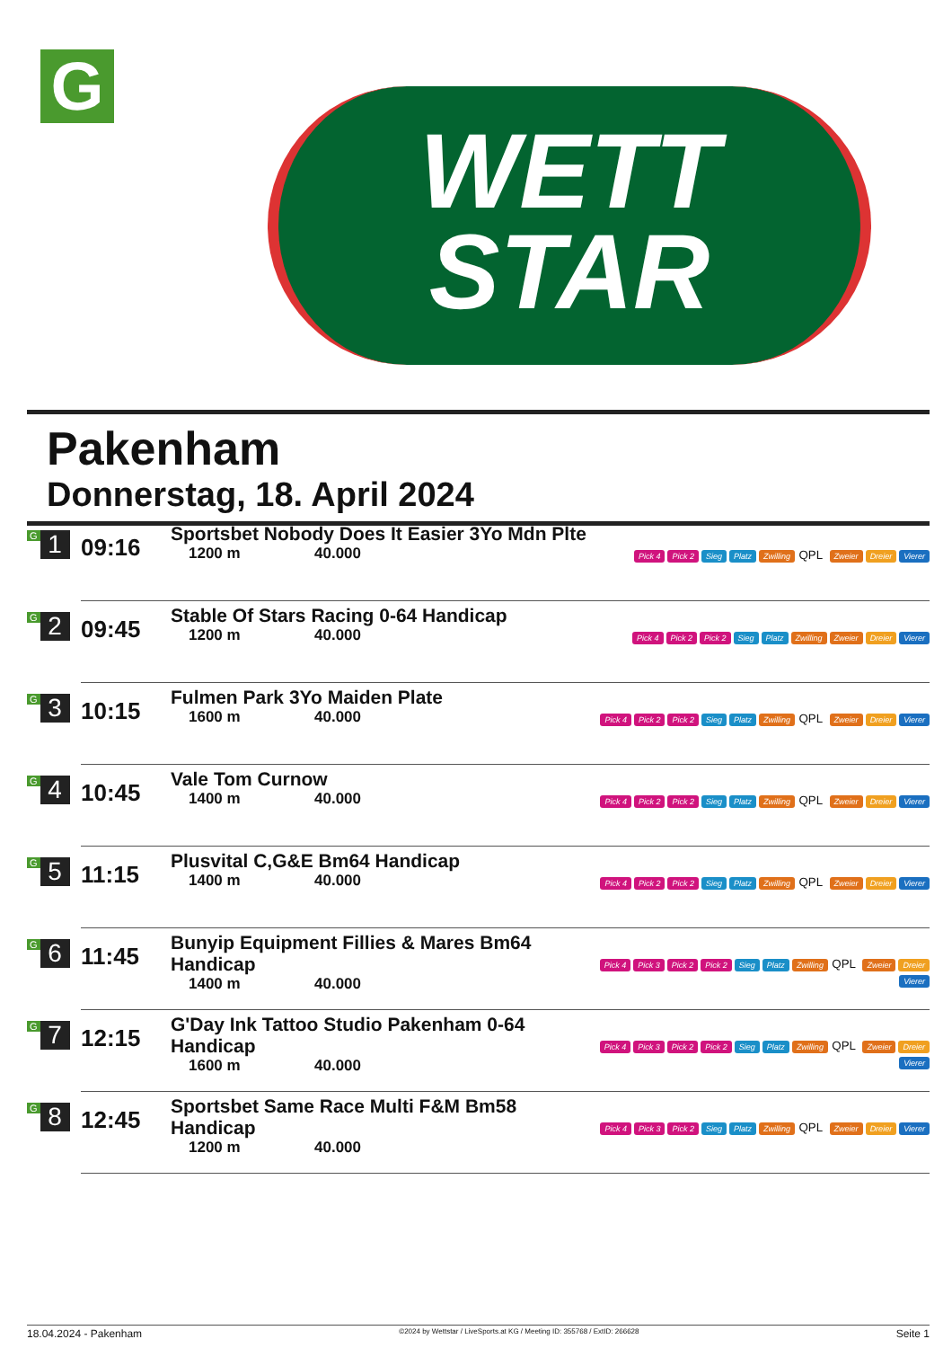G
WETT
STAR
Pakenham
Donnerstag, 18. April 2024
| G 1 | 09:16 | Sportsbet Nobody Does It Easier 3Yo Mdn Plte 1200 m 40.000 | Pick 4 Pick 2 Sieg Platz Zwilling QPL Zweier Dreier Vierer |
| G 2 | 09:45 | Stable Of Stars Racing 0-64 Handicap 1200 m 40.000 | Pick 4 Pick 2 Pick 2 Sieg Platz Zwilling Zweier Dreier Vierer |
| G 3 | 10:15 | Fulmen Park 3Yo Maiden Plate 1600 m 40.000 | Pick 4 Pick 2 Pick 2 Sieg Platz Zwilling QPL Zweier Dreier Vierer |
| G 4 | 10:45 | Vale Tom Curnow 1400 m 40.000 | Pick 4 Pick 2 Pick 2 Sieg Platz Zwilling QPL Zweier Dreier Vierer |
| G 5 | 11:15 | Plusvital C,G&E Bm64 Handicap 1400 m 40.000 | Pick 4 Pick 2 Pick 2 Sieg Platz Zwilling QPL Zweier Dreier Vierer |
| G 6 | 11:45 | Bunyip Equipment Fillies & Mares Bm64 Handicap 1400 m 40.000 | Pick 4 Pick 3 Pick 2 Pick 2 Sieg Platz Zwilling QPL Zweier Dreier Vierer |
| G 7 | 12:15 | G'Day Ink Tattoo Studio Pakenham 0-64 Handicap 1600 m 40.000 | Pick 4 Pick 3 Pick 2 Pick 2 Sieg Platz Zwilling QPL Zweier Dreier Vierer |
| G 8 | 12:45 | Sportsbet Same Race Multi F&M Bm58 Handicap 1200 m 40.000 | Pick 4 Pick 3 Pick 2 Sieg Platz Zwilling QPL Zweier Dreier Vierer |
18.04.2024 - Pakenham ©2024 by Wettstar / LiveSports.at KG / Meeting ID: 355768 / ExtID: 266628 Seite 1